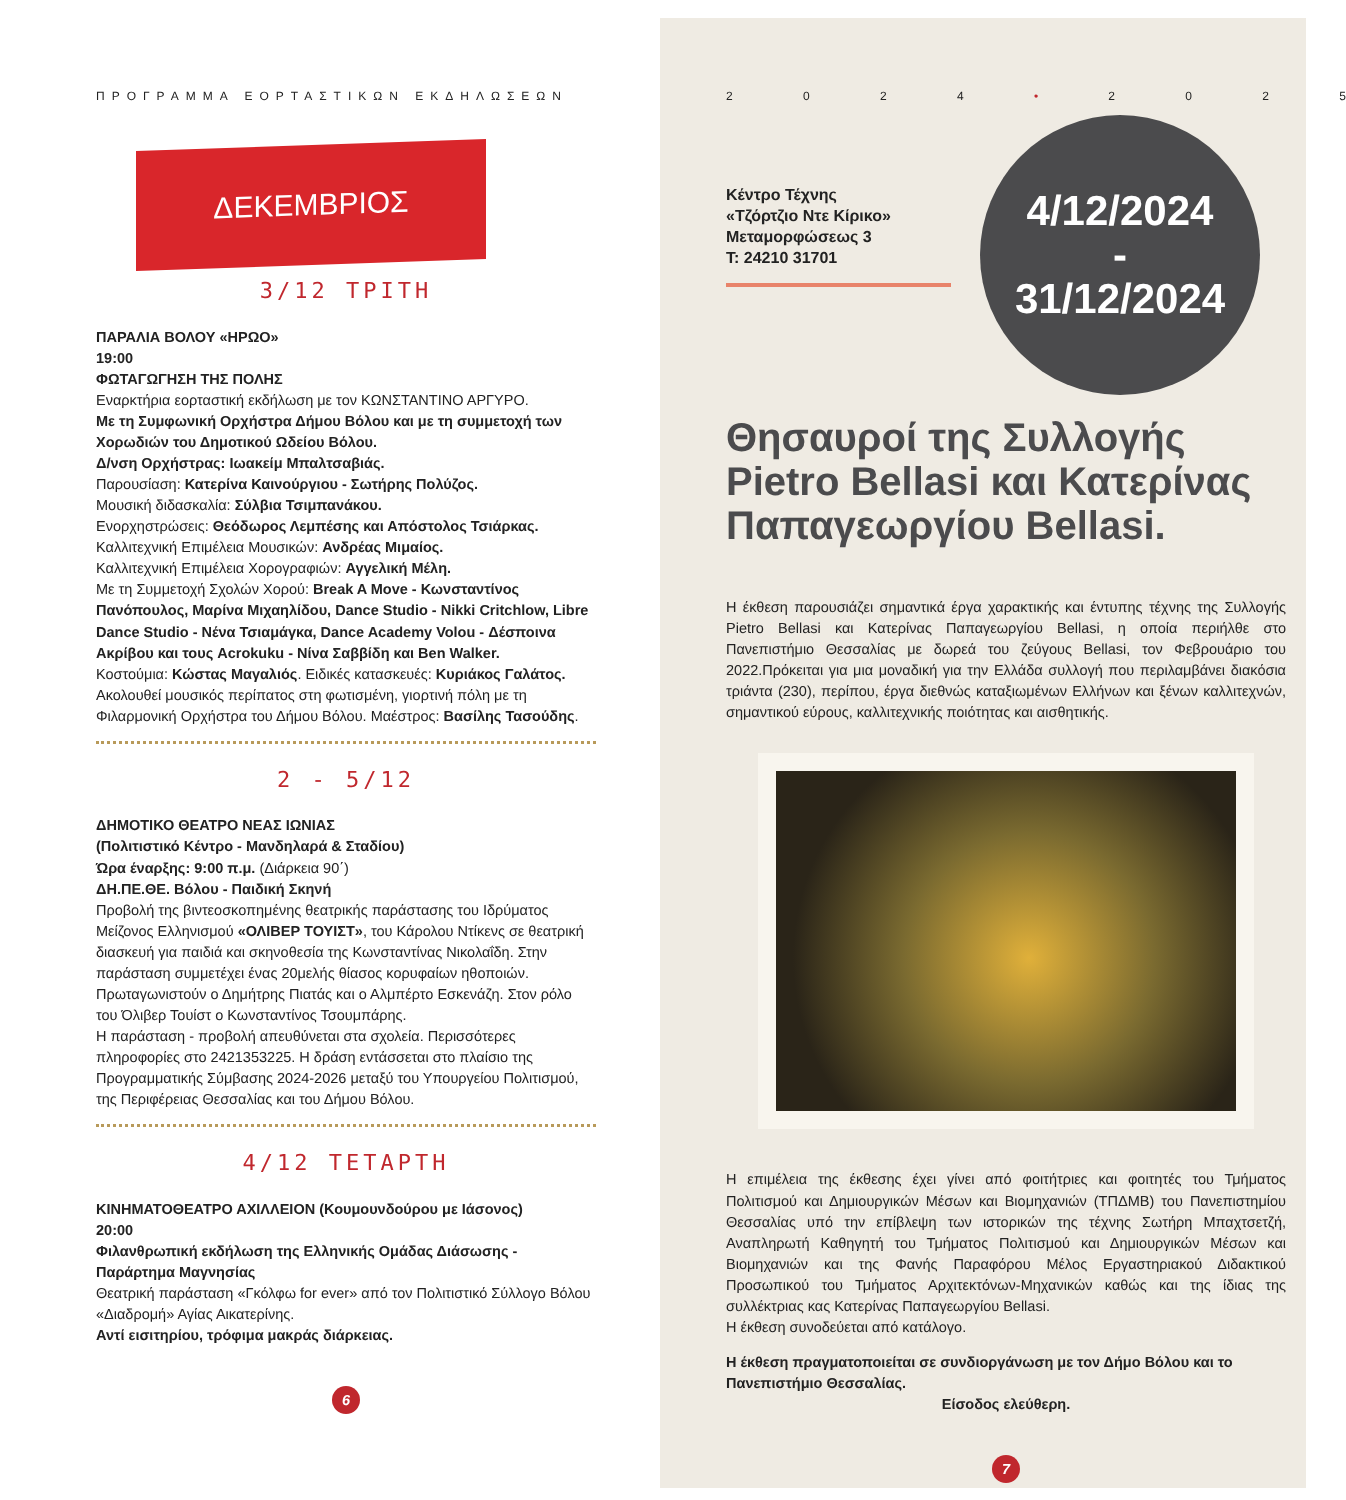ΠΡΟΓΡΑΜΜΑ ΕΟΡΤΑΣΤΙΚΩΝ ΕΚΔΗΛΩΣΕΩΝ
ΔΕΚΕΜΒΡΙΟΣ
3/12 ΤΡΙΤΗ
ΠΑΡΑΛΙΑ ΒΟΛΟΥ «ΗΡΩΟ»
19:00
ΦΩΤΑΓΩΓΗΣΗ ΤΗΣ ΠΟΛΗΣ
Εναρκτήρια εορταστική εκδήλωση με τον ΚΩΝΣΤΑΝΤΙΝΟ ΑΡΓΥΡΟ.
Με τη Συμφωνική Ορχήστρα Δήμου Βόλου και με τη συμμετοχή των Χορωδιών του Δημοτικού Ωδείου Βόλου.
Δ/νση Ορχήστρας: Ιωακείμ Μπαλτσαβιάς.
Παρουσίαση: Κατερίνα Καινούργιου - Σωτήρης Πολύζος.
Μουσική διδασκαλία: Σύλβια Τσιμπανάκου.
Ενορχηστρώσεις: Θεόδωρος Λεμπέσης και Απόστολος Τσιάρκας.
Καλλιτεχνική Επιμέλεια Μουσικών: Ανδρέας Μιμαίος.
Καλλιτεχνική Επιμέλεια Χορογραφιών: Αγγελική Μέλη.
Με τη Συμμετοχή Σχολών Χορού: Break A Move - Κωνσταντίνος Πανόπουλος, Μαρίνα Μιχαηλίδου, Dance Studio - Nikki Critchlow, Libre Dance Studio - Νένα Τσιαμάγκα, Dance Academy Volou - Δέσποινα Ακρίβου και τους Acrokuku - Νίνα Σαββίδη και Ben Walker.
Κοστούμια: Κώστας Μαγαλιός. Ειδικές κατασκευές: Κυριάκος Γαλάτος.
Ακολουθεί μουσικός περίπατος στη φωτισμένη, γιορτινή πόλη με τη Φιλαρμονική Ορχήστρα του Δήμου Βόλου. Μαέστρος: Βασίλης Τασούδης.
2 - 5/12
ΔΗΜΟΤΙΚΟ ΘΕΑΤΡΟ ΝΕΑΣ ΙΩΝΙΑΣ
(Πολιτιστικό Κέντρο - Μανδηλαρά & Σταδίου)
Ώρα έναρξης: 9:00 π.μ. (Διάρκεια 90΄)
ΔΗ.ΠΕ.ΘΕ. Βόλου - Παιδική Σκηνή
Προβολή της βιντεοσκοπημένης θεατρικής παράστασης του Ιδρύματος Μείζονος Ελληνισμού «ΟΛΙΒΕΡ ΤΟΥΙΣΤ», του Κάρολου Ντίκενς σε θεατρική διασκευή για παιδιά και σκηνοθεσία της Κωνσταντίνας Νικολαΐδη. Στην παράσταση συμμετέχει ένας 20μελής θίασος κορυφαίων ηθοποιών. Πρωταγωνιστούν ο Δημήτρης Πιατάς και ο Αλμπέρτο Εσκενάζη. Στον ρόλο του Όλιβερ Τουίστ ο Κωνσταντίνος Τσουμπάρης.
Η παράσταση - προβολή απευθύνεται στα σχολεία. Περισσότερες πληροφορίες στο 2421353225. Η δράση εντάσσεται στο πλαίσιο της Προγραμματικής Σύμβασης 2024-2026 μεταξύ του Υπουργείου Πολιτισμού, της Περιφέρειας Θεσσαλίας και του Δήμου Βόλου.
4/12 ΤΕΤΑΡΤΗ
ΚΙΝΗΜΑΤΟΘΕΑΤΡΟ ΑΧΙΛΛΕΙΟΝ (Κουμουνδούρου με Ιάσονος)
20:00
Φιλανθρωπική εκδήλωση της Ελληνικής Ομάδας Διάσωσης - Παράρτημα Μαγνησίας
Θεατρική παράσταση «Γκόλφω for ever» από τον Πολιτιστικό Σύλλογο Βόλου «Διαδρομή» Αγίας Αικατερίνης.
Αντί εισιτηρίου, τρόφιμα μακράς διάρκειας.
6
2024 • 2025
4/12/2024
-
31/12/2024
Κέντρο Τέχνης
«Τζόρτζιο Ντε Κίρικο»
Μεταμορφώσεως 3
Τ: 24210 31701
Θησαυροί της Συλλογής Pietro Bellasi και Κατερίνας Παπαγεωργίου Bellasi.
Η έκθεση παρουσιάζει σημαντικά έργα χαρακτικής και έντυπης τέχνης της Συλλογής Pietro Bellasi και Κατερίνας Παπαγεωργίου Bellasi, η οποία περιήλθε στο Πανεπιστήμιο Θεσσαλίας με δωρεά του ζεύγους Bellasi, τον Φεβρουάριο του 2022.Πρόκειται για μια μοναδική για την Ελλάδα συλλογή που περιλαμβάνει διακόσια τριάντα (230), περίπου, έργα διεθνώς καταξιωμένων Ελλήνων και ξένων καλλιτεχνών, σημαντικού εύρους, καλλιτεχνικής ποιότητας και αισθητικής.
Η επιμέλεια της έκθεσης έχει γίνει από φοιτήτριες και φοιτητές του Τμήματος Πολιτισμού και Δημιουργικών Μέσων και Βιομηχανιών (ΤΠΔΜΒ) του Πανεπιστημίου Θεσσαλίας υπό την επίβλεψη των ιστορικών της τέχνης Σωτήρη Μπαχτσετζή, Αναπληρωτή Καθηγητή του Τμήματος Πολιτισμού και Δημιουργικών Μέσων και Βιομηχανιών και της Φανής Παραφόρου Μέλος Εργαστηριακού Διδακτικού Προσωπικού του Τμήματος Αρχιτεκτόνων-Μηχανικών καθώς και της ίδιας της συλλέκτριας κας Κατερίνας Παπαγεωργίου Bellasi.
Η έκθεση συνοδεύεται από κατάλογο.
Η έκθεση πραγματοποιείται σε συνδιοργάνωση με τον Δήμο Βόλου και το Πανεπιστήμιο Θεσσαλίας.
Είσοδος ελεύθερη.
7